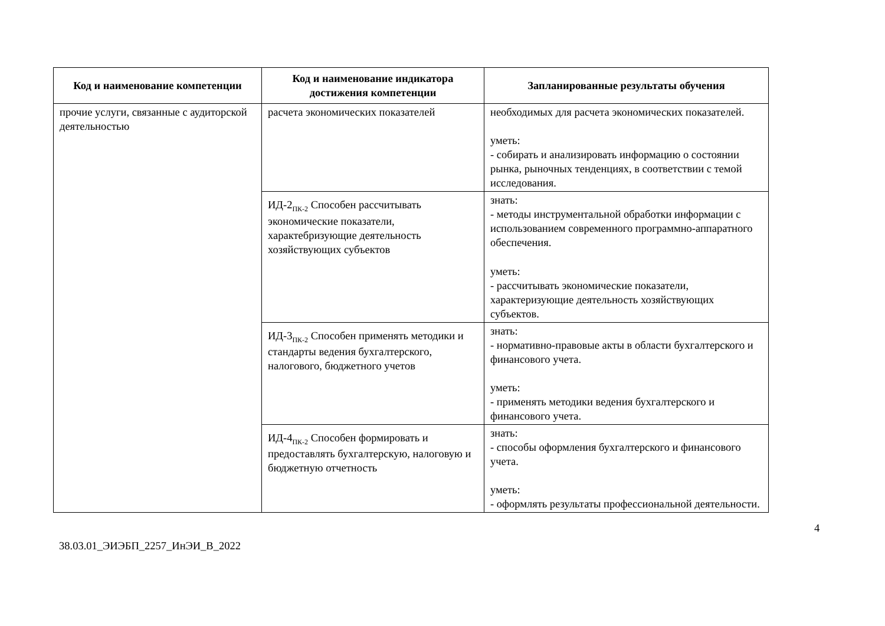| Код и наименование компетенции | Код и наименование индикатора достижения компетенции | Запланированные результаты обучения |
| --- | --- | --- |
| прочие услуги, связанные с аудиторской деятельностью | расчета экономических показателей | необходимых для расчета экономических показателей. уметь: - собирать и анализировать информацию о состоянии рынка, рыночных тенденциях, в соответствии с темой исследования. |
| | ИД-2<sub>ПК-2</sub> Способен рассчитывать экономические показатели, характебризующие деятельность хозяйствующих субъектов | знать: - методы инструментальной обработки информации с использованием современного программно-аппаратного обеспечения. уметь: - рассчитывать экономические показатели, характеризующие деятельность хозяйствующих субъектов. |
| | ИД-3<sub>ПК-2</sub> Способен применять методики и стандарты ведения бухгалтерского, налогового, бюджетного учетов | знать: - нормативно-правовые акты в области бухгалтерского и финансового учета. уметь: - применять методики ведения бухгалтерского и финансового учета. |
| | ИД-4<sub>ПК-2</sub> Способен формировать и предоставлять бухгалтерскую, налоговую и бюджетную отчетность | знать: - способы оформления бухгалтерского и финансового учета. уметь: - оформлять результаты профессиональной деятельности. |
4
38.03.01_ЭИЭБП_2257_ИнЭИ_В_2022